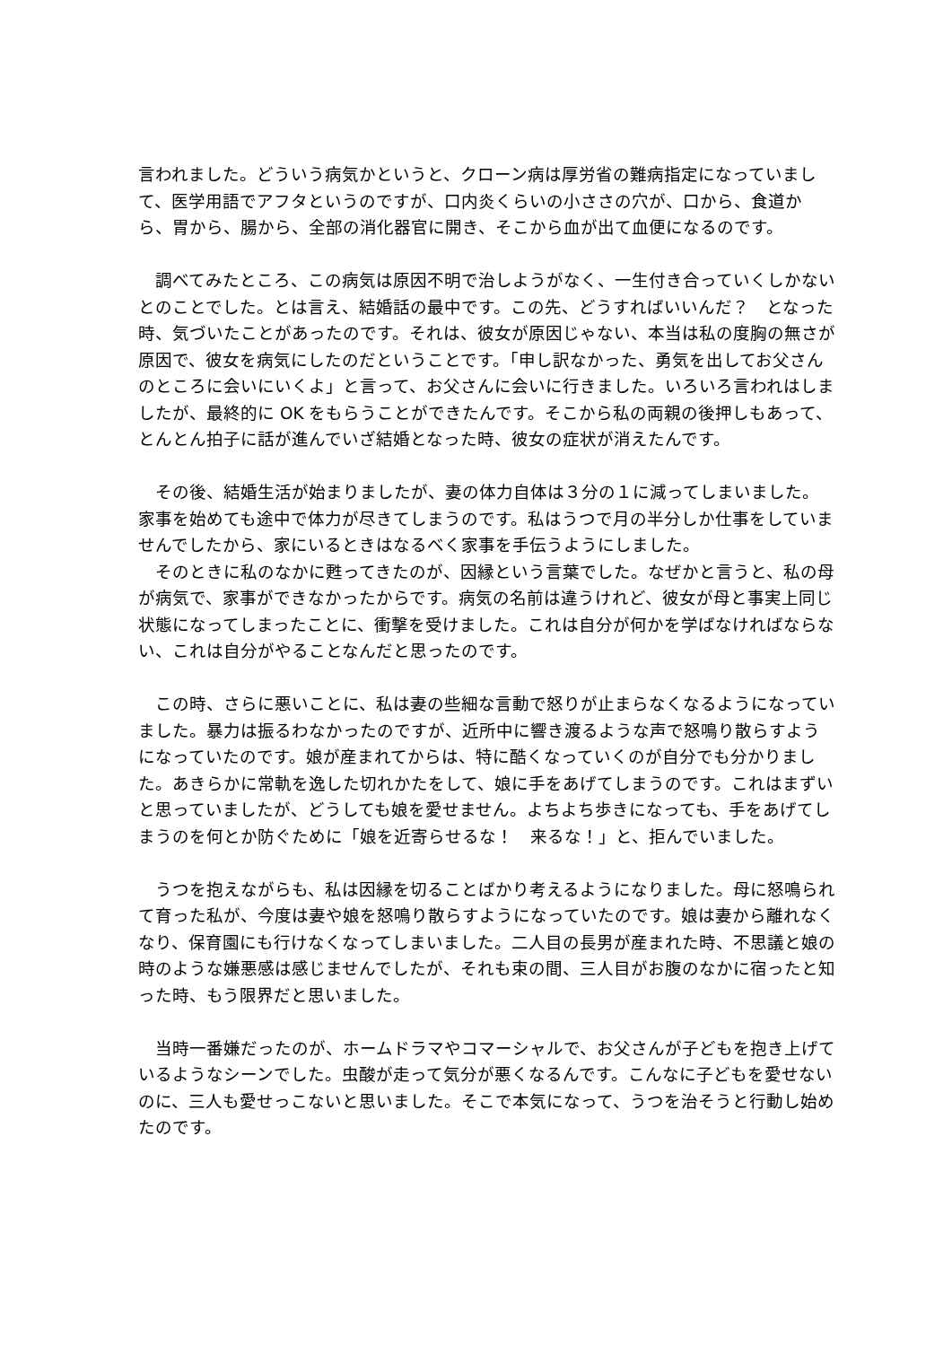言われました。どういう病気かというと、クローン病は厚労省の難病指定になっていまして、医学用語でアフタというのですが、口内炎くらいの小ささの穴が、口から、食道から、胃から、腸から、全部の消化器官に開き、そこから血が出て血便になるのです。
　調べてみたところ、この病気は原因不明で治しようがなく、一生付き合っていくしかないとのことでした。とは言え、結婚話の最中です。この先、どうすればいいんだ？　となった時、気づいたことがあったのです。それは、彼女が原因じゃない、本当は私の度胸の無さが原因で、彼女を病気にしたのだということです。「申し訳なかった、勇気を出してお父さんのところに会いにいくよ」と言って、お父さんに会いに行きました。いろいろ言われはしましたが、最終的に OK をもらうことができたんです。そこから私の両親の後押しもあって、とんとん拍子に話が進んでいざ結婚となった時、彼女の症状が消えたんです。
　その後、結婚生活が始まりましたが、妻の体力自体は３分の１に減ってしまいました。家事を始めても途中で体力が尽きてしまうのです。私はうつで月の半分しか仕事をしていませんでしたから、家にいるときはなるべく家事を手伝うようにしました。
　そのときに私のなかに甦ってきたのが、因縁という言葉でした。なぜかと言うと、私の母が病気で、家事ができなかったからです。病気の名前は違うけれど、彼女が母と事実上同じ状態になってしまったことに、衝撃を受けました。これは自分が何かを学ばなければならない、これは自分がやることなんだと思ったのです。
　この時、さらに悪いことに、私は妻の些細な言動で怒りが止まらなくなるようになっていました。暴力は振るわなかったのですが、近所中に響き渡るような声で怒鳴り散らすようになっていたのです。娘が産まれてからは、特に酷くなっていくのが自分でも分かりました。あきらかに常軌を逸した切れかたをして、娘に手をあげてしまうのです。これはまずいと思っていましたが、どうしても娘を愛せません。よちよち歩きになっても、手をあげてしまうのを何とか防ぐために「娘を近寄らせるな！　来るな！」と、拒んでいました。
　うつを抱えながらも、私は因縁を切ることばかり考えるようになりました。母に怒鳴られて育った私が、今度は妻や娘を怒鳴り散らすようになっていたのです。娘は妻から離れなくなり、保育園にも行けなくなってしまいました。二人目の長男が産まれた時、不思議と娘の時のような嫌悪感は感じませんでしたが、それも束の間、三人目がお腹のなかに宿ったと知った時、もう限界だと思いました。
　当時一番嫌だったのが、ホームドラマやコマーシャルで、お父さんが子どもを抱き上げているようなシーンでした。虫酸が走って気分が悪くなるんです。こんなに子どもを愛せないのに、三人も愛せっこないと思いました。そこで本気になって、うつを治そうと行動し始めたのです。